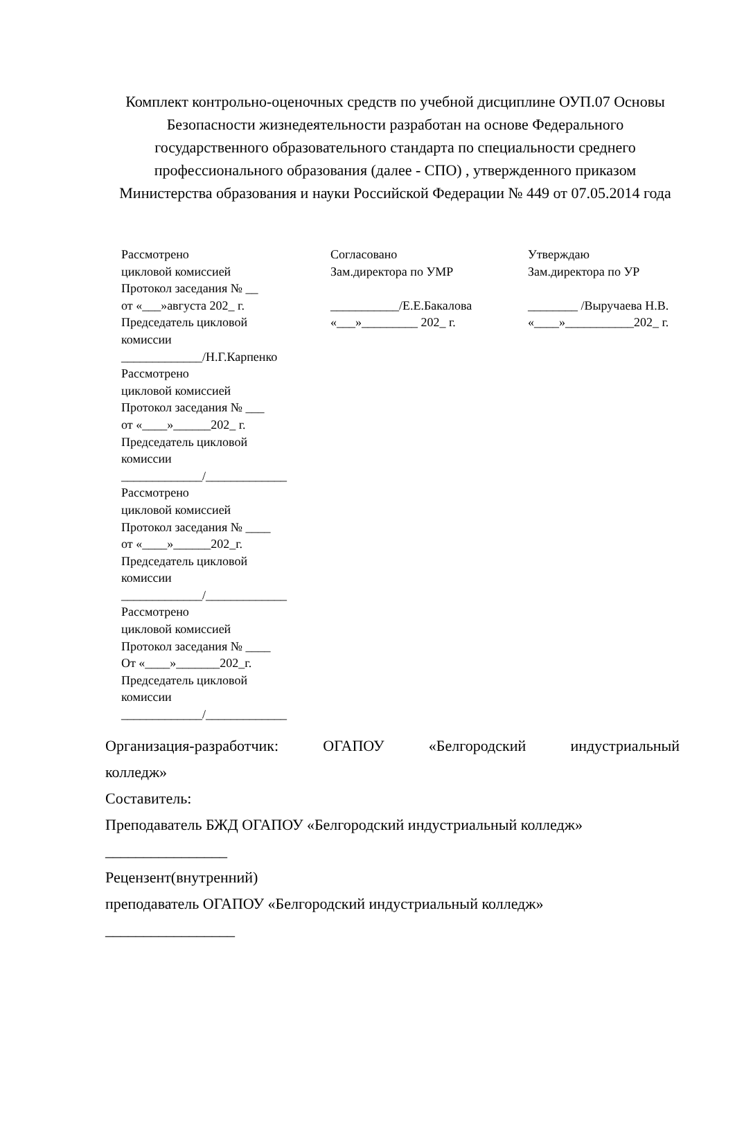Комплект контрольно-оценочных средств по учебной дисциплине ОУП.07 Основы Безопасности жизнедеятельности разработан на основе Федерального государственного образовательного стандарта по специальности среднего профессионального образования (далее - СПО) , утвержденного приказом Министерства образования и науки Российской Федерации № 449 от 07.05.2014 года
| Рассмотрено цикловой комиссией Протокол заседания № __ от «___»августа 202_ г. Председатель цикловой комиссии _____________/Н.Г.Карпенко Рассмотрено цикловой комиссией Протокол заседания № ___ от «____»______202_ г. Председатель цикловой комиссии _____________/_____________ Рассмотрено цикловой комиссией Протокол заседания № ____ от «____»______202_г. Председатель цикловой комиссии _____________/_____________ Рассмотрено цикловой комиссией Протокол заседания № ____ От «____»_______202_г. Председатель цикловой комиссии _____________/_____________ | Согласовано Зам.директора по УМР ___________/Е.Е.Бакалова «___»_________ 202_ г. | Утверждаю Зам.директора по УР ________ /Выручаева Н.В. «____»___________202_ г. |
Организация-разработчик: ОГАПОУ «Белгородский индустриальный
колледж»
Составитель:
Преподаватель БЖД ОГАПОУ «Белгородский индустриальный колледж»
________________
Рецензент(внутренний)
преподаватель ОГАПОУ «Белгородский индустриальный колледж»
_________________